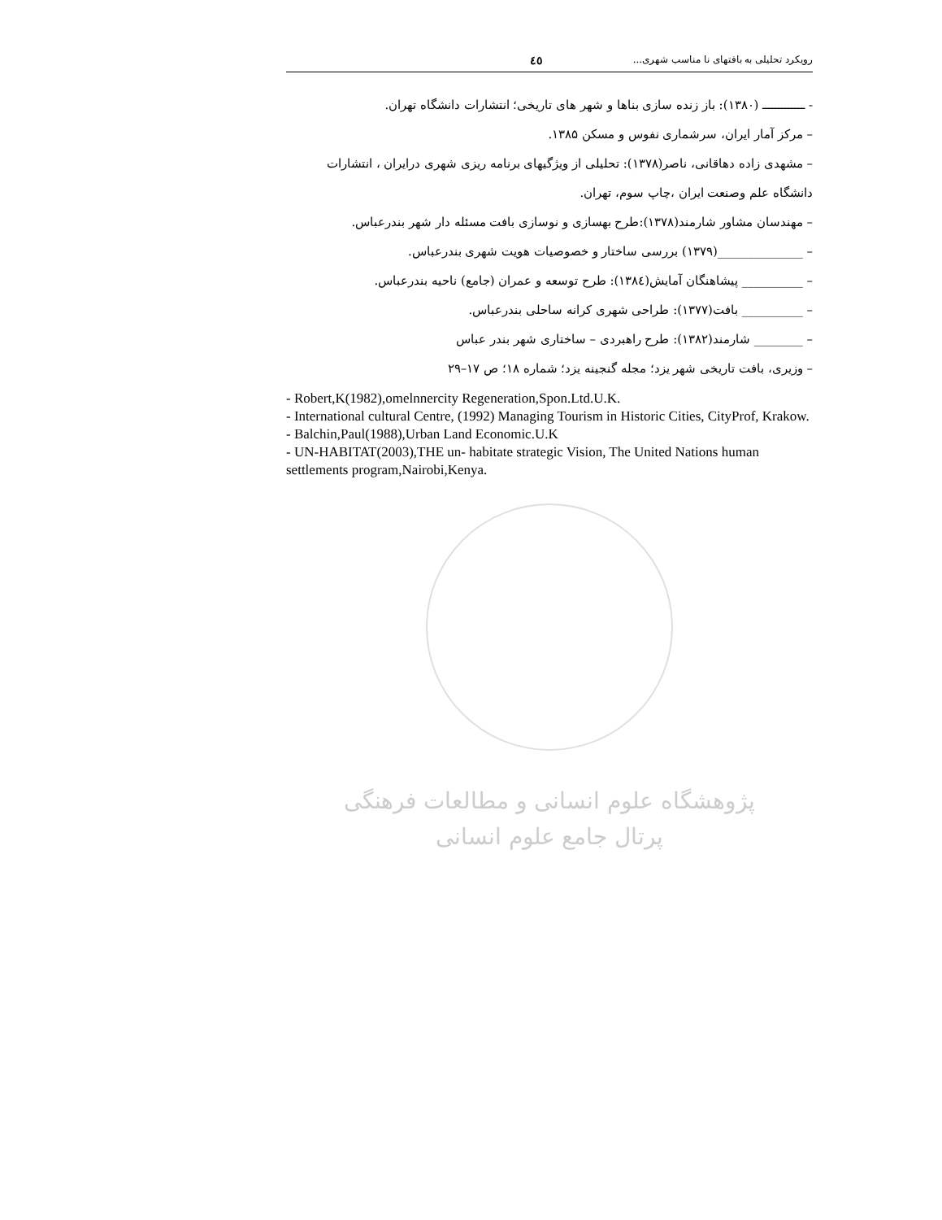رویکرد تحلیلی به بافتهای نا مناسب شهری... ٤٥
- ـــــــــــــ (۱۳۸۰): باز زنده سازی بناها و شهر های تاریخی؛ انتشارات دانشگاه تهران.
– مرکز آمار ایران، سرشماری نفوس و مسکن ۱۳۸۵.
– مشهدی زاده دهاقانی، ناصر(۱۳۷۸): تحلیلی از ویژگیهای برنامه ریزی شهری درایران ، انتشارات دانشگاه علم وصنعت ایران ،چاپ سوم، تهران.
– مهندسان مشاور شارمند(۱۳۷۸):طرح بهسازی و نوسازی بافت مسئله دار شهر بندرعباس.
– ______________(۱۳۷۹) بررسی ساختار و خصوصیات هویت شهری بندرعباس.
– __________ پیشاهنگان آمایش(۱۳۸٤): طرح توسعه و عمران (جامع) ناحیه بندرعباس.
– __________ بافت(۱۳۷۷): طراحی شهری کرانه ساحلی بندرعباس.
– ________ شارمند(۱۳۸۲): طرح راهبردی – ساختاری شهر بندر عباس
– وزیری، بافت تاریخی شهر یزد؛ مجله گنجینه یزد؛ شماره ۱۸؛ ص ۱۷–۲۹
- Robert,K(1982),omelnnercity Regeneration,Spon.Ltd.U.K.
- International cultural Centre, (1992) Managing Tourism in Historic Cities, CityProf, Krakow.
- Balchin,Paul(1988),Urban Land Economic.U.K
- UN-HABITAT(2003),THE un- habitate strategic Vision, The United Nations human settlements program,Nairobi,Kenya.
پژوهشگاه علوم انسانی و مطالعات فرهنگی
پرتال جامع علوم انسانی